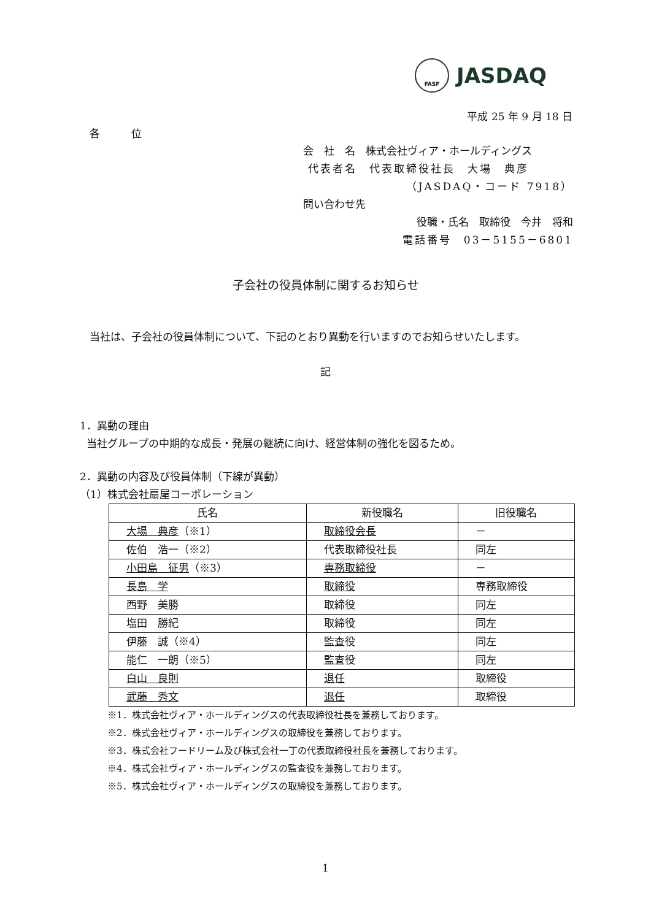FASF
JASDAQ
平成 25 年 9 月 18 日
各　　　位
会　社　名　株式会社ヴィア・ホールディングス
代表者名　代表取締役社長　大場　典彦
（JASDAQ・コード 7918）
問い合わせ先
役職・氏名　取締役　今井　将和
電話番号　03－5155－6801
子会社の役員体制に関するお知らせ
当社は、子会社の役員体制について、下記のとおり異動を行いますのでお知らせいたします。
記
1．異動の理由
当社グループの中期的な成長・発展の継続に向け、経営体制の強化を図るため。
2．異動の内容及び役員体制（下線が異動）
（1）株式会社扇屋コーポレーション
| 氏名 | 新役職名 | 旧役職名 |
| --- | --- | --- |
| 大場 典彦 （※1） | 取締役会長 | － |
| 佐伯 浩一（※2） | 代表取締役社長 | 同左 |
| 小田島 征男 （※3） | 専務取締役 | － |
| 長島 学 | 取締役 | 専務取締役 |
| 西野 美勝 | 取締役 | 同左 |
| 塩田 勝紀 | 取締役 | 同左 |
| 伊藤 誠（※4） | 監査役 | 同左 |
| 能仁 一朗（※5） | 監査役 | 同左 |
| 白山 良則 | 退任 | 取締役 |
| 武藤 秀文 | 退任 | 取締役 |
※1．株式会社ヴィア・ホールディングスの代表取締役社長を兼務しております。
※2．株式会社ヴィア・ホールディングスの取締役を兼務しております。
※3．株式会社フードリーム及び株式会社一丁の代表取締役社長を兼務しております。
※4．株式会社ヴィア・ホールディングスの監査役を兼務しております。
※5．株式会社ヴィア・ホールディングスの取締役を兼務しております。
1